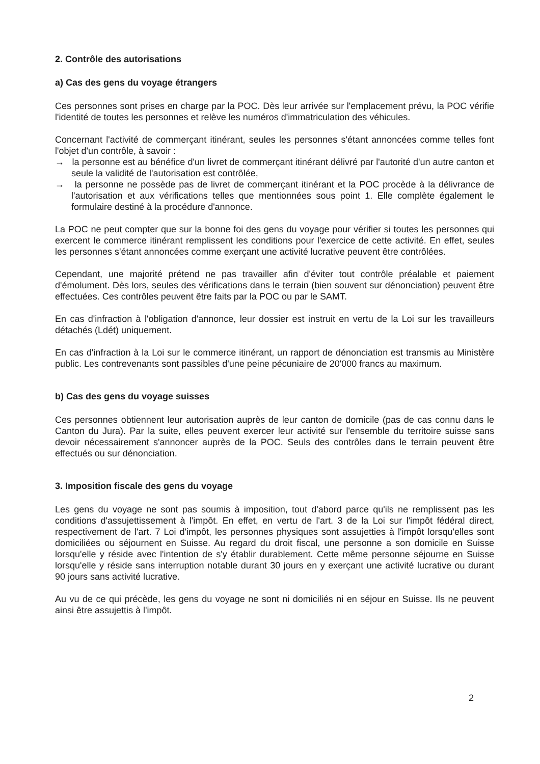2. Contrôle des autorisations
a) Cas des gens du voyage étrangers
Ces personnes sont prises en charge par la POC. Dès leur arrivée sur l'emplacement prévu, la POC vérifie l'identité de toutes les personnes et relève les numéros d'immatriculation des véhicules.
Concernant l'activité de commerçant itinérant, seules les personnes s'étant annoncées comme telles font l'objet d'un contrôle, à savoir :
→ la personne est au bénéfice d'un livret de commerçant itinérant délivré par l'autorité d'un autre canton et seule la validité de l'autorisation est contrôlée,
→ la personne ne possède pas de livret de commerçant itinérant et la POC procède à la délivrance de l'autorisation et aux vérifications telles que mentionnées sous point 1. Elle complète également le formulaire destiné à la procédure d'annonce.
La POC ne peut compter que sur la bonne foi des gens du voyage pour vérifier si toutes les personnes qui exercent le commerce itinérant remplissent les conditions pour l'exercice de cette activité. En effet, seules les personnes s'étant annoncées comme exerçant une activité lucrative peuvent être contrôlées.
Cependant, une majorité prétend ne pas travailler afin d'éviter tout contrôle préalable et paiement d'émolument. Dès lors, seules des vérifications dans le terrain (bien souvent sur dénonciation) peuvent être effectuées. Ces contrôles peuvent être faits par la POC ou par le SAMT.
En cas d'infraction à l'obligation d'annonce, leur dossier est instruit en vertu de la Loi sur les travailleurs détachés (Ldét) uniquement.
En cas d'infraction à la Loi sur le commerce itinérant, un rapport de dénonciation est transmis au Ministère public. Les contrevenants sont passibles d'une peine pécuniaire de 20'000 francs au maximum.
b) Cas des gens du voyage suisses
Ces personnes obtiennent leur autorisation auprès de leur canton de domicile (pas de cas connu dans le Canton du Jura). Par la suite, elles peuvent exercer leur activité sur l'ensemble du territoire suisse sans devoir nécessairement s'annoncer auprès de la POC. Seuls des contrôles dans le terrain peuvent être effectués ou sur dénonciation.
3. Imposition fiscale des gens du voyage
Les gens du voyage ne sont pas soumis à imposition, tout d'abord parce qu'ils ne remplissent pas les conditions d'assujettissement à l'impôt. En effet, en vertu de l'art. 3 de la Loi sur l'impôt fédéral direct, respectivement de l'art. 7 Loi d'impôt, les personnes physiques sont assujetties à l'impôt lorsqu'elles sont domiciliées ou séjournent en Suisse. Au regard du droit fiscal, une personne a son domicile en Suisse lorsqu'elle y réside avec l'intention de s'y établir durablement. Cette même personne séjourne en Suisse lorsqu'elle y réside sans interruption notable durant 30 jours en y exerçant une activité lucrative ou durant 90 jours sans activité lucrative.
Au vu de ce qui précède, les gens du voyage ne sont ni domiciliés ni en séjour en Suisse. Ils ne peuvent ainsi être assujettis à l'impôt.
2